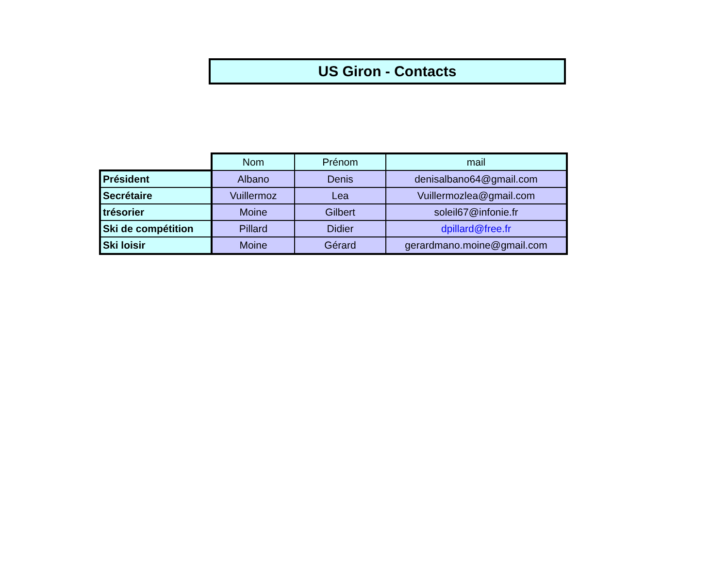US Giron - Contacts
| | Nom | Prénom | mail |
| --- | --- | --- | --- |
| Président | Albano | Denis | denisalbano64@gmail.com |
| Secrétaire | Vuillermoz | Lea | Vuillermozlea@gmail.com |
| trésorier | Moine | Gilbert | soleil67@infonie.fr |
| Ski de compétition | Pillard | Didier | dpillard@free.fr |
| Ski loisir | Moine | Gérard | gerardmano.moine@gmail.com |